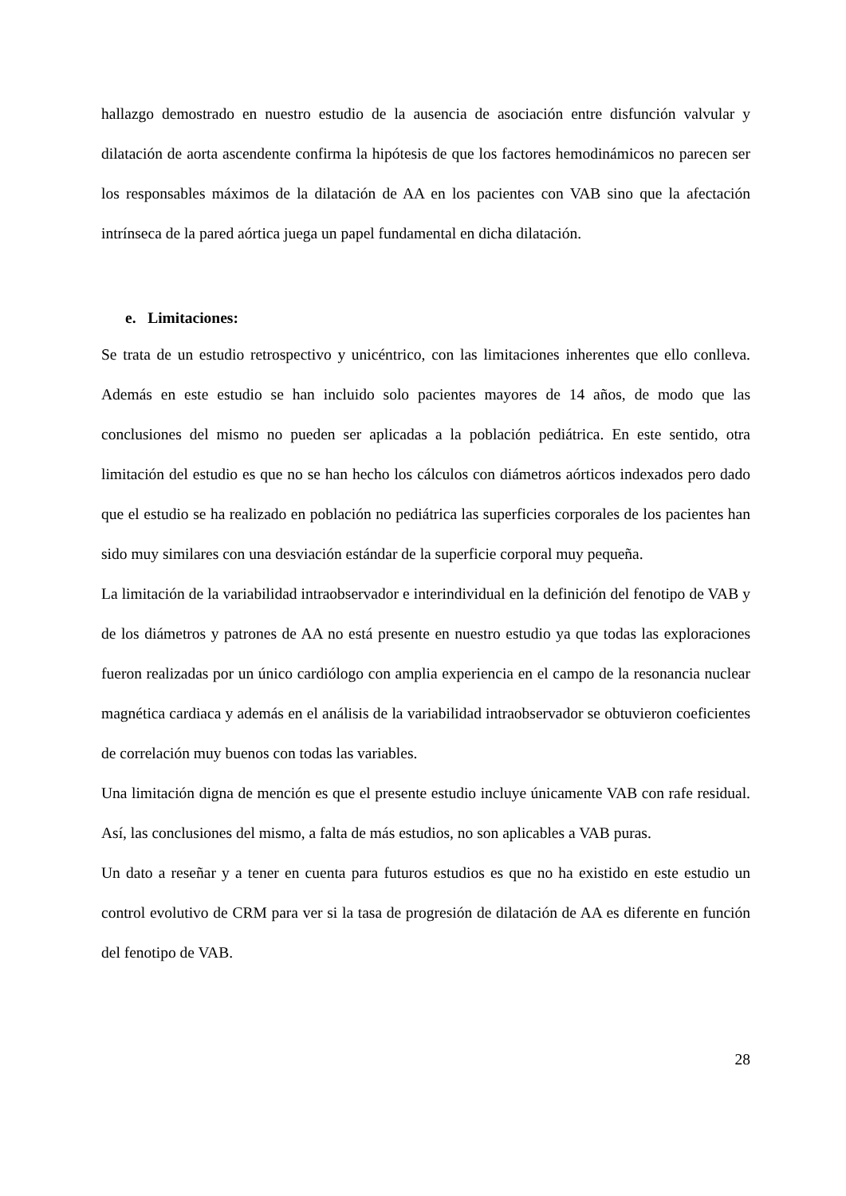hallazgo demostrado en nuestro estudio de la ausencia de asociación entre disfunción valvular y dilatación de aorta ascendente confirma la hipótesis de que los factores hemodinámicos no parecen ser los responsables máximos de la dilatación de AA en los pacientes con VAB sino que la afectación intrínseca de la pared aórtica juega un papel fundamental en dicha dilatación.
e. Limitaciones:
Se trata de un estudio retrospectivo y unicéntrico, con las limitaciones inherentes que ello conlleva. Además en este estudio se han incluido solo pacientes mayores de 14 años, de modo que las conclusiones del mismo no pueden ser aplicadas a la población pediátrica. En este sentido, otra limitación del estudio es que no se han hecho los cálculos con diámetros aórticos indexados pero dado que el estudio se ha realizado en población no pediátrica las superficies corporales de los pacientes han sido muy similares con una desviación estándar de la superficie corporal muy pequeña.
La limitación de la variabilidad intraobservador e interindividual en la definición del fenotipo de VAB y de los diámetros y patrones de AA no está presente en nuestro estudio ya que todas las exploraciones fueron realizadas por un único cardiólogo con amplia experiencia en el campo de la resonancia nuclear magnética cardiaca y además en el análisis de la variabilidad intraobservador se obtuvieron coeficientes de correlación muy buenos con todas las variables.
Una limitación digna de mención es que el presente estudio incluye únicamente VAB con rafe residual. Así, las conclusiones del mismo, a falta de más estudios, no son aplicables a VAB puras.
Un dato a reseñar y a tener en cuenta para futuros estudios es que no ha existido en este estudio un control evolutivo de CRM para ver si la tasa de progresión de dilatación de AA es diferente en función del fenotipo de VAB.
28